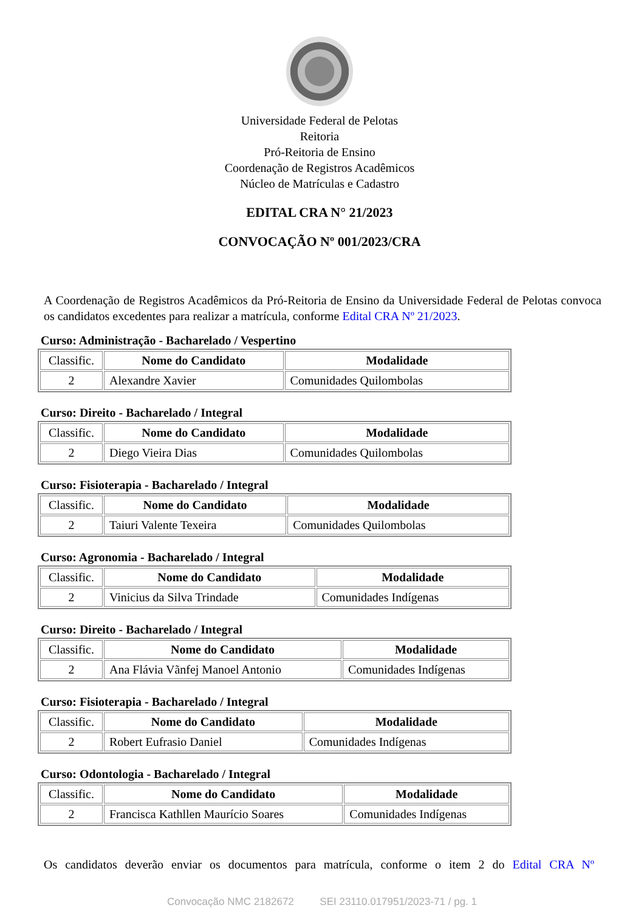Universidade Federal de Pelotas
Reitoria
Pró-Reitoria de Ensino
Coordenação de Registros Acadêmicos
Núcleo de Matrículas e Cadastro
EDITAL CRA N° 21/2023
CONVOCAÇÃO Nº 001/2023/CRA
A Coordenação de Registros Acadêmicos da Pró-Reitoria de Ensino da Universidade Federal de Pelotas convoca os candidatos excedentes para realizar a matrícula, conforme Edital CRA Nº 21/2023.
Curso: Administração - Bacharelado / Vespertino
| Classific. | Nome do Candidato | Modalidade |
| --- | --- | --- |
| 2 | Alexandre Xavier | Comunidades Quilombolas |
Curso: Direito - Bacharelado / Integral
| Classific. | Nome do Candidato | Modalidade |
| --- | --- | --- |
| 2 | Diego Vieira Dias | Comunidades Quilombolas |
Curso: Fisioterapia - Bacharelado / Integral
| Classific. | Nome do Candidato | Modalidade |
| --- | --- | --- |
| 2 | Taiuri Valente Texeira | Comunidades Quilombolas |
Curso: Agronomia - Bacharelado / Integral
| Classific. | Nome do Candidato | Modalidade |
| --- | --- | --- |
| 2 | Vinicius da Silva Trindade | Comunidades Indígenas |
Curso: Direito - Bacharelado / Integral
| Classific. | Nome do Candidato | Modalidade |
| --- | --- | --- |
| 2 | Ana Flávia Vãnfej Manoel Antonio | Comunidades Indígenas |
Curso: Fisioterapia - Bacharelado / Integral
| Classific. | Nome do Candidato | Modalidade |
| --- | --- | --- |
| 2 | Robert Eufrasio Daniel | Comunidades Indígenas |
Curso: Odontologia - Bacharelado / Integral
| Classific. | Nome do Candidato | Modalidade |
| --- | --- | --- |
| 2 | Francisca Kathllen Maurício Soares | Comunidades Indígenas |
Os candidatos deverão enviar os documentos para matrícula, conforme o item 2 do Edital CRA Nº
Convocação NMC 2182672 SEI 23110.017951/2023-71 / pg. 1